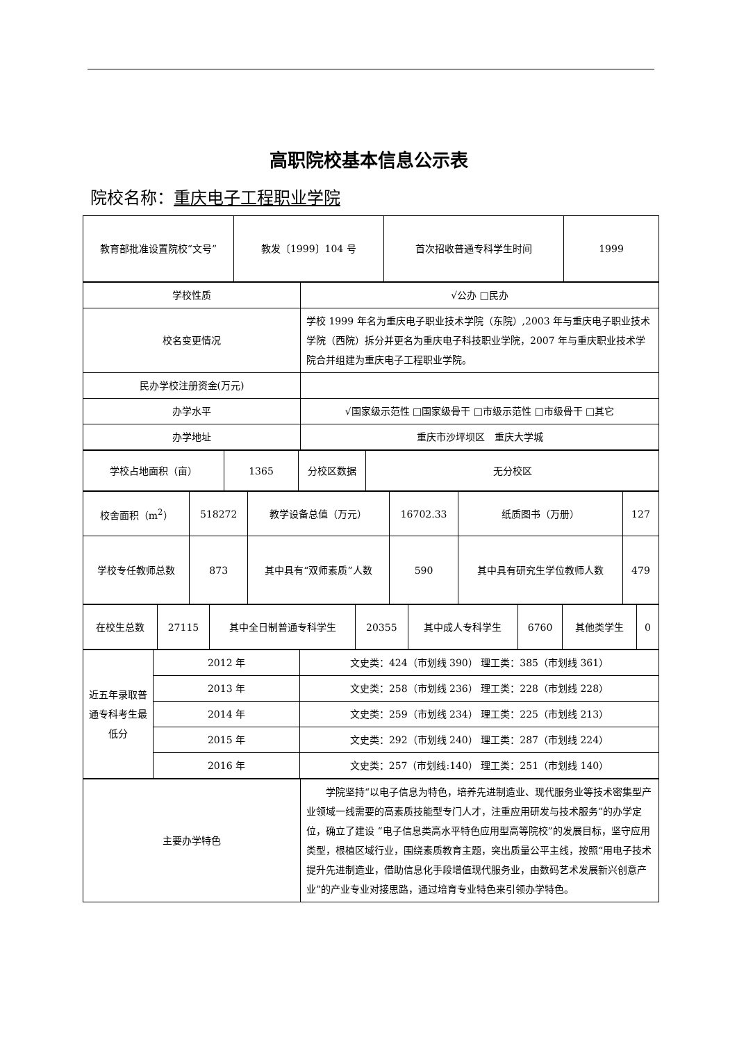高职院校基本信息公示表
院校名称：重庆电子工程职业学院
| 教育部批准设置院校“文号” | 教发〔1999〕104 号 | 首次招收普通专科学生时间 | 1999 |
| 学校性质 | √公办 □民办 |
| 校名变更情况 | 学校 1999 年名为重庆电子职业技术学院（东院）,2003 年与重庆电子职业技术学院（西院）拆分并更名为重庆电子科技职业学院，2007 年与重庆职业技术学院合并组建为重庆电子工程职业学院。 |
| 民办学校注册资金(万元) | |
| 办学水平 | √国家级示范性 □国家级骨干 □市级示范性 □市级骨干 □其它 |
| 办学地址 | 重庆市沙坪坝区 重庆大学城 |
| 学校占地面积（亩） | 1365 | 分校区数据 | 无分校区 |
| 校舍面积（m<sup>2</sup>） | 518272 | 教学设备总值（万元） | 16702.33 | 纸质图书（万册） | 127 |
| 学校专任教师总数 | 873 | 其中具有“双师素质”人数 | 590 | 其中具有研究生学位教师人数 | 479 |
| 在校生总数 | 27115 | 其中全日制普通专科学生 | 20355 | 其中成人专科学生 | 6760 | 其他类学生 | 0 |
| 近五年录取普通专科考生最低分 | 2012 年 | 文史类：424（市划线 390） 理工类：385（市划线 361） |
| | 2013 年 | 文史类：258（市划线 236） 理工类：228（市划线 228） |
| | 2014 年 | 文史类：259（市划线 234） 理工类：225（市划线 213） |
| | 2015 年 | 文史类：292（市划线 240） 理工类：287（市划线 224） |
| | 2016 年 | 文史类：257（市划线:140） 理工类：251（市划线 140） |
| 主要办学特色 | 学院坚持“以电子信息为特色，培养先进制造业、现代服务业等技术密集型产业领域一线需要的高素质技能型专门人才，注重应用研发与技术服务”的办学定位，确立了建设 “电子信息类高水平特色应用型高等院校”的发展目标，坚守应用类型，根植区域行业，围绕素质教育主题，突出质量公平主线，按照“用电子技术提升先进制造业，借助信息化手段增值现代服务业，由数码艺术发展新兴创意产业”的产业专业对接思路，通过培育专业特色来引领办学特色。 |